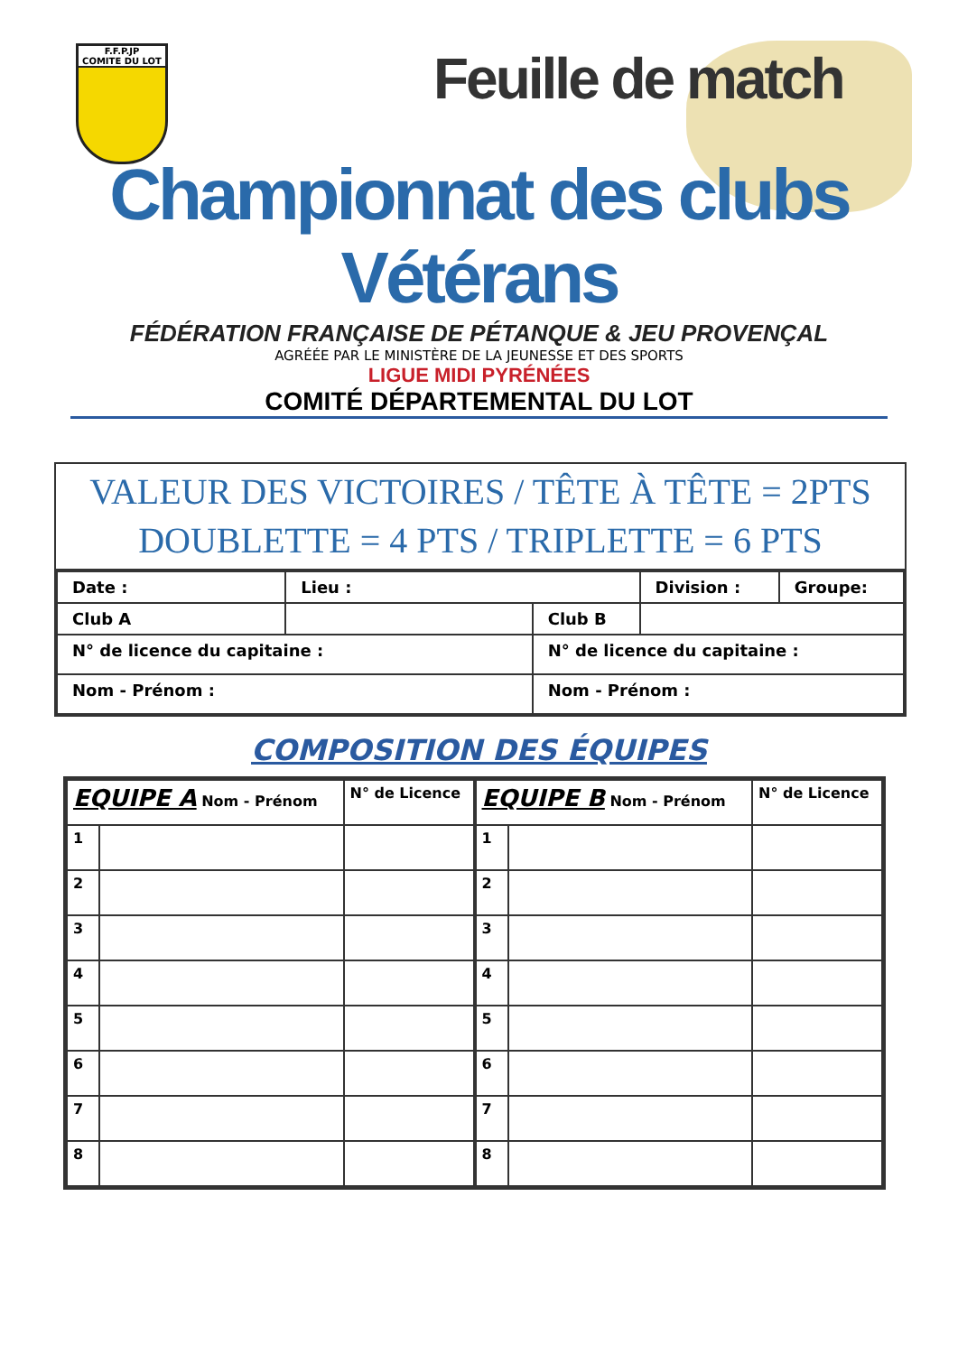F.F.P.JP
COMITE DU LOT
Feuille de match
Championnat des clubs Vétérans
FÉDÉRATION FRANÇAISE DE PÉTANQUE & JEU PROVENÇAL
AGRÉÉE PAR LE MINISTÈRE DE LA JEUNESSE ET DES SPORTS
LIGUE MIDI PYRÉNÉES
COMITÉ DÉPARTEMENTAL DU LOT
VALEUR DES VICTOIRES / TÊTE À TÊTE = 2PTS
DOUBLETTE = 4 PTS / TRIPLETTE = 6 PTS
| Date : | Lieu : | | Division : | Groupe: |
| Club A | | Club B | | |
| N° de licence du capitaine : | | N° de licence du capitaine : | | |
| Nom - Prénom : | | Nom - Prénom : | | |
COMPOSITION DES ÉQUIPES
| EQUIPE A Nom - Prénom | | N° de Licence |
| --- | --- | --- |
| 1 | | |
| 2 | | |
| 3 | | |
| 4 | | |
| 5 | | |
| 6 | | |
| 7 | | |
| 8 | | |
| EQUIPE B Nom - Prénom | | N° de Licence |
| --- | --- | --- |
| 1 | | |
| 2 | | |
| 3 | | |
| 4 | | |
| 5 | | |
| 6 | | |
| 7 | | |
| 8 | | |